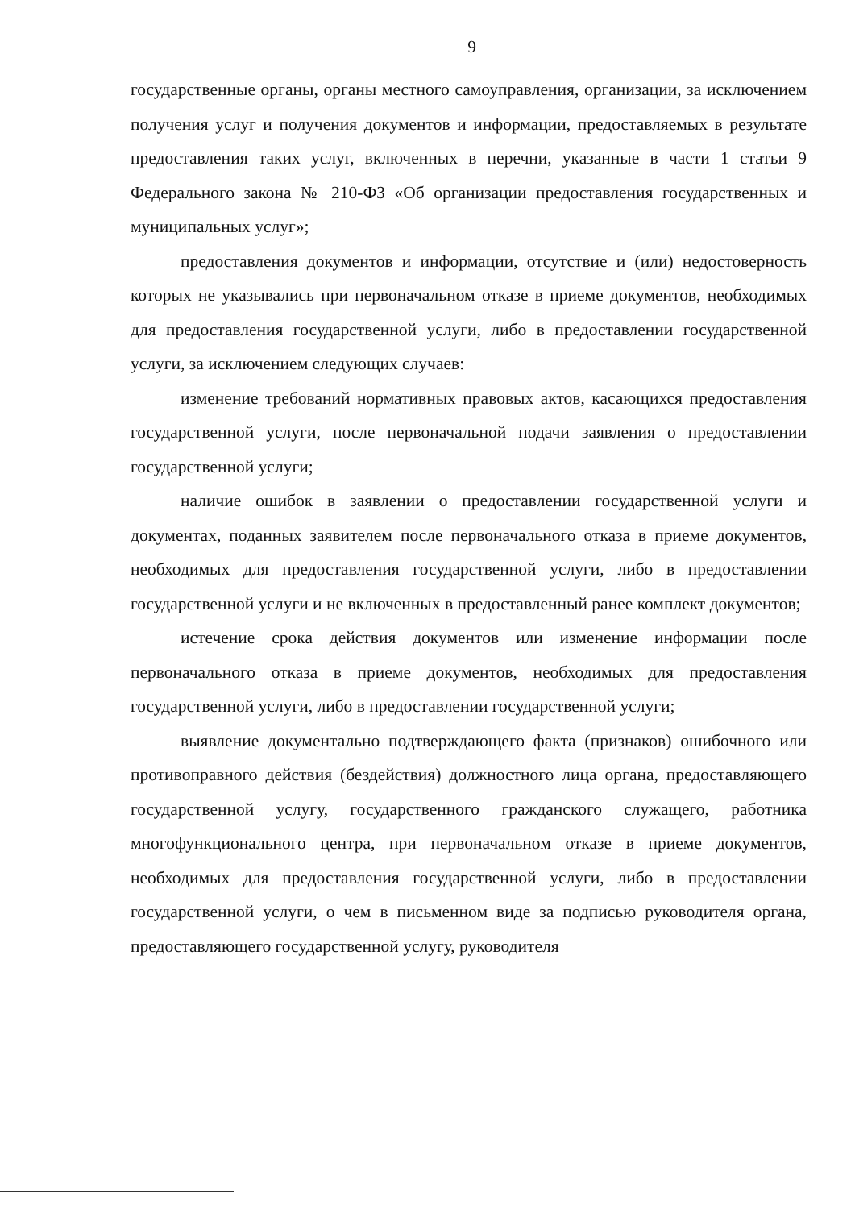9
государственные органы, органы местного самоуправления, организации, за исключением получения услуг и получения документов и информации, предоставляемых в результате предоставления таких услуг, включенных в перечни, указанные в части 1 статьи 9 Федерального закона № 210-ФЗ «Об организации предоставления государственных и муниципальных услуг»;
предоставления документов и информации, отсутствие и (или) недостоверность которых не указывались при первоначальном отказе в приеме документов, необходимых для предоставления государственной услуги, либо в предоставлении государственной услуги, за исключением следующих случаев:
изменение требований нормативных правовых актов, касающихся предоставления государственной услуги, после первоначальной подачи заявления о предоставлении государственной услуги;
наличие ошибок в заявлении о предоставлении государственной услуги и документах, поданных заявителем после первоначального отказа в приеме документов, необходимых для предоставления государственной услуги, либо в предоставлении государственной услуги и не включенных в предоставленный ранее комплект документов;
истечение срока действия документов или изменение информации после первоначального отказа в приеме документов, необходимых для предоставления государственной услуги, либо в предоставлении государственной услуги;
выявление документально подтверждающего факта (признаков) ошибочного или противоправного действия (бездействия) должностного лица органа, предоставляющего государственной услугу, государственного гражданского служащего, работника многофункционального центра, при первоначальном отказе в приеме документов, необходимых для предоставления государственной услуги, либо в предоставлении государственной услуги, о чем в письменном виде за подписью руководителя органа, предоставляющего государственной услугу, руководителя